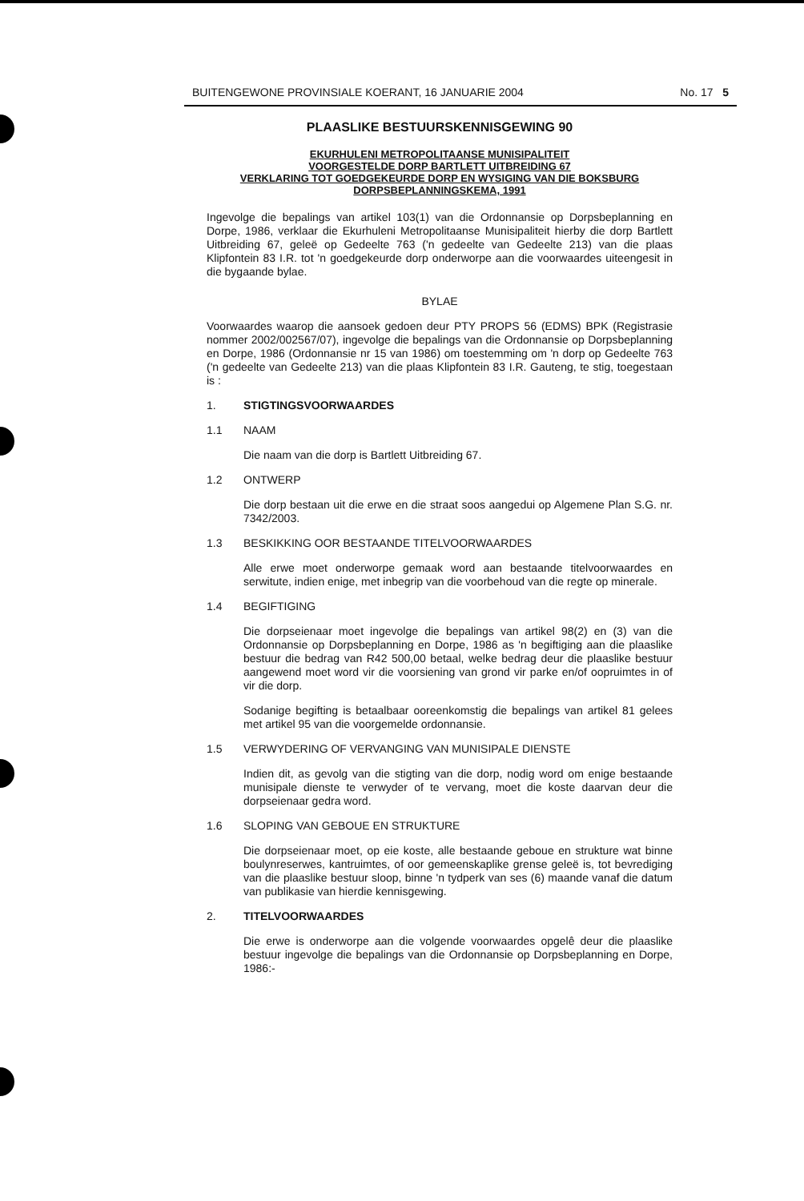BUITENGEWONE PROVINSIALE KOERANT, 16 JANUARIE 2004 No. 17 5
PLAASLIKE BESTUURSKENNISGEWING 90
EKURHULENI METROPOLITAANSE MUNISIPALITEIT
VOORGESTELDE DORP BARTLETT UITBREIDING 67
VERKLARING TOT GOEDGEKEURDE DORP EN WYSIGING VAN DIE BOKSBURG
DORPSBEPLANNINGSKEMA, 1991
Ingevolge die bepalings van artikel 103(1) van die Ordonnansie op Dorpsbeplanning en Dorpe, 1986, verklaar die Ekurhuleni Metropolitaanse Munisipaliteit hierby die dorp Bartlett Uitbreiding 67, geleë op Gedeelte 763 ('n gedeelte van Gedeelte 213) van die plaas Klipfontein 83 I.R. tot 'n goedgekeurde dorp onderworpe aan die voorwaardes uiteengesit in die bygaande bylae.
BYLAE
Voorwaardes waarop die aansoek gedoen deur PTY PROPS 56 (EDMS) BPK (Registrasie nommer 2002/002567/07), ingevolge die bepalings van die Ordonnansie op Dorpsbeplanning en Dorpe, 1986 (Ordonnansie nr 15 van 1986) om toestemming om 'n dorp op Gedeelte 763 ('n gedeelte van Gedeelte 213) van die plaas Klipfontein 83 I.R. Gauteng, te stig, toegestaan is :
1. STIGTINGSVOORWAARDES
1.1 NAAM
Die naam van die dorp is Bartlett Uitbreiding 67.
1.2 ONTWERP
Die dorp bestaan uit die erwe en die straat soos aangedui op Algemene Plan S.G. nr. 7342/2003.
1.3 BESKIKKING OOR BESTAANDE TITELVOORWAARDES
Alle erwe moet onderworpe gemaak word aan bestaande titelvoorwaardes en serwitute, indien enige, met inbegrip van die voorbehoud van die regte op minerale.
1.4 BEGIFTIGING
Die dorpseienaar moet ingevolge die bepalings van artikel 98(2) en (3) van die Ordonnansie op Dorpsbeplanning en Dorpe, 1986 as 'n begiftiging aan die plaaslike bestuur die bedrag van R42 500,00 betaal, welke bedrag deur die plaaslike bestuur aangewend moet word vir die voorsiening van grond vir parke en/of oopruimtes in of vir die dorp.
Sodanige begifting is betaalbaar ooreenkomstig die bepalings van artikel 81 gelees met artikel 95 van die voorgemelde ordonnansie.
1.5 VERWYDERING OF VERVANGING VAN MUNISIPALE DIENSTE
Indien dit, as gevolg van die stigting van die dorp, nodig word om enige bestaande munisipale dienste te verwyder of te vervang, moet die koste daarvan deur die dorpseienaar gedra word.
1.6 SLOPING VAN GEBOUE EN STRUKTURE
Die dorpseienaar moet, op eie koste, alle bestaande geboue en strukture wat binne boulynreserwes, kantruimtes, of oor gemeenskaplike grense geleë is, tot bevrediging van die plaaslike bestuur sloop, binne 'n tydperk van ses (6) maande vanaf die datum van publikasie van hierdie kennisgewing.
2. TITELVOORWAARDES
Die erwe is onderworpe aan die volgende voorwaardes opgelê deur die plaaslike bestuur ingevolge die bepalings van die Ordonnansie op Dorpsbeplanning en Dorpe, 1986:-